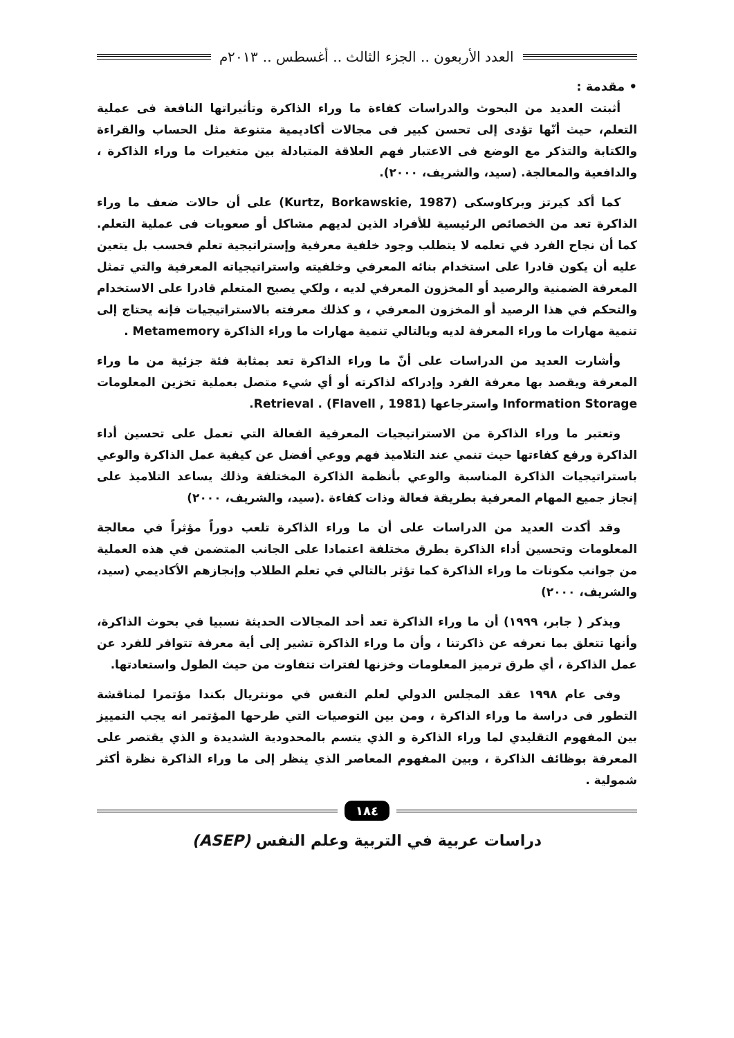العدد الأربعون .. الجزء الثالث .. أغسطس .. ٢٠١٣م
• مقدمة :
أثبتت العديد من البحوث والدراسات كفاءة ما وراء الذاكرة وتأثيراتها النافعة فى عملية التعلم، حيث أنّها تؤدى إلى تحسن كبير فى مجالات أكاديمية متنوعة مثل الحساب والقراءة والكتابة والتذكر مع الوضع فى الاعتبار فهم العلاقة المتبادلة بين متغيرات ما وراء الذاكرة ، والدافعية والمعالجة. (سيد، والشريف، ٢٠٠٠).
كما أكد كيرتز وبركاوسكى (Kurtz, Borkawskie, 1987) على أن حالات ضعف ما وراء الذاكرة تعد من الخصائص الرئيسية للأفراد الذين لديهم مشاكل أو صعوبات فى عملية التعلم. كما أن نجاح الفرد في تعلمه لا يتطلب وجود خلفية معرفية وإستراتيجية تعلم فحسب بل يتعين عليه أن يكون قادرا على استخدام بنائه المعرفي وخلفيته واستراتيجياته المعرفية والتي تمثل المعرفة الضمنية والرصيد أو المخزون المعرفي لديه ، ولكي يصبح المتعلم قادرا على الاستخدام والتحكم في هذا الرصيد أو المخزون المعرفي ، و كذلك معرفته بالاستراتيجيات فإنه يحتاج إلى تنمية مهارات ما وراء المعرفة لديه وبالتالي تنمية مهارات ما وراء الذاكرة Metamemory .
وأشارت العديد من الدراسات على أنّ ما وراء الذاكرة تعد بمثابة فئة جزئية من ما وراء المعرفة ويقصد بها معرفة الفرد وإدراكه لذاكرته أو أي شيء متصل بعملية تخزين المعلومات Information Storage واسترجاعها Retrieval . (Flavell , 1981).
وتعتبر ما وراء الذاكرة من الاستراتيجيات المعرفية الفعالة التي تعمل على تحسين أداء الذاكرة ورفع كفاءتها حيث تنمي عند التلاميذ فهم ووعي أفضل عن كيفية عمل الذاكرة والوعي باستراتيجيات الذاكرة المناسبة والوعي بأنظمة الذاكرة المختلفة وذلك يساعد التلاميذ على إنجاز جميع المهام المعرفية بطريقة فعالة وذات كفاءة .(سيد، والشريف، ٢٠٠٠)
وقد أكدت العديد من الدراسات على أن ما وراء الذاكرة تلعب دوراً مؤثراً في معالجة المعلومات وتحسين أداء الذاكرة بطرق مختلفة اعتمادا على الجانب المتضمن في هذه العملية من جوانب مكونات ما وراء الذاكرة كما تؤثر بالتالي في تعلم الطلاب وإنجازهم الأكاديمي (سيد، والشريف، ٢٠٠٠)
ويذكر ( جابر، ١٩٩٩) أن ما وراء الذاكرة تعد أحد المجالات الحديثة نسبيا في بحوث الذاكرة، وأنها تتعلق بما نعرفه عن ذاكرتنا ، وأن ما وراء الذاكرة تشير إلى أية معرفة تتوافر للفرد عن عمل الذاكرة ، أي طرق ترميز المعلومات وخزنها لفترات تتفاوت من حيث الطول واستعادتها.
وفى عام ١٩٩٨ عقد المجلس الدولي لعلم النفس في مونتريال بكندا مؤتمرا لمناقشة التطور فى دراسة ما وراء الذاكرة ، ومن بين التوصيات التي طرحها المؤتمر انه يجب التمييز بين المفهوم التقليدي لما وراء الذاكرة و الذي يتسم بالمحدودية الشديدة و الذي يقتصر على المعرفة بوظائف الذاكرة ، وبين المفهوم المعاصر الذي ينظر إلى ما وراء الذاكرة نظرة أكثر شمولية .
١٨٤
دراسات عربية في التربية وعلم النفس (ASEP)